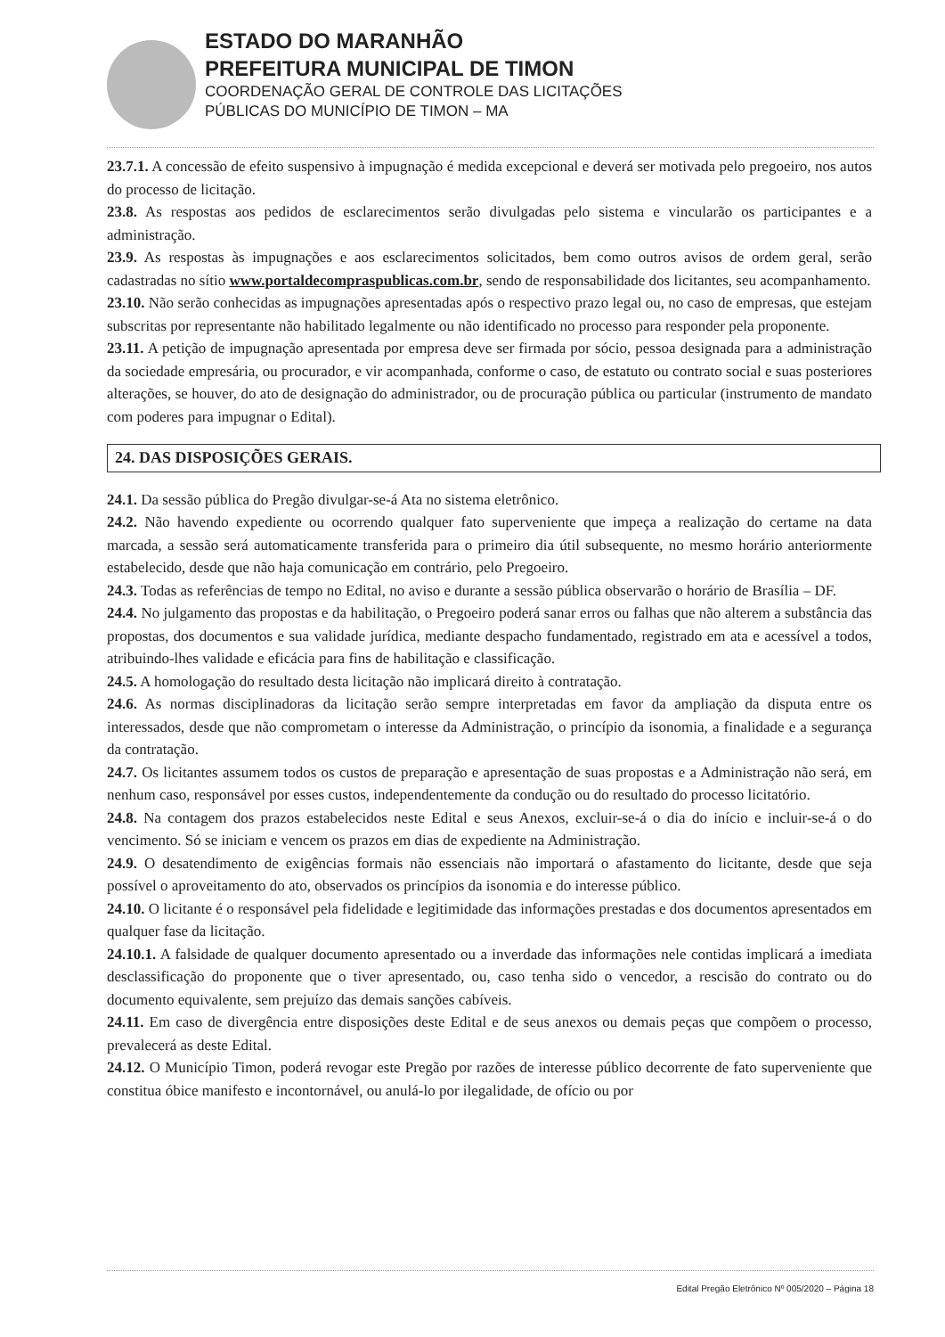ESTADO DO MARANHÃO
PREFEITURA MUNICIPAL DE TIMON
COORDENAÇÃO GERAL DE CONTROLE DAS LICITAÇÕES
PÚBLICAS DO MUNICÍPIO DE TIMON – MA
23.7.1. A concessão de efeito suspensivo à impugnação é medida excepcional e deverá ser motivada pelo pregoeiro, nos autos do processo de licitação.
23.8. As respostas aos pedidos de esclarecimentos serão divulgadas pelo sistema e vincularão os participantes e a administração.
23.9. As respostas às impugnações e aos esclarecimentos solicitados, bem como outros avisos de ordem geral, serão cadastradas no sítio www.portaldecompraspublicas.com.br, sendo de responsabilidade dos licitantes, seu acompanhamento.
23.10. Não serão conhecidas as impugnações apresentadas após o respectivo prazo legal ou, no caso de empresas, que estejam subscritas por representante não habilitado legalmente ou não identificado no processo para responder pela proponente.
23.11. A petição de impugnação apresentada por empresa deve ser firmada por sócio, pessoa designada para a administração da sociedade empresária, ou procurador, e vir acompanhada, conforme o caso, de estatuto ou contrato social e suas posteriores alterações, se houver, do ato de designação do administrador, ou de procuração pública ou particular (instrumento de mandato com poderes para impugnar o Edital).
24. DAS DISPOSIÇÕES GERAIS.
24.1. Da sessão pública do Pregão divulgar-se-á Ata no sistema eletrônico.
24.2. Não havendo expediente ou ocorrendo qualquer fato superveniente que impeça a realização do certame na data marcada, a sessão será automaticamente transferida para o primeiro dia útil subsequente, no mesmo horário anteriormente estabelecido, desde que não haja comunicação em contrário, pelo Pregoeiro.
24.3. Todas as referências de tempo no Edital, no aviso e durante a sessão pública observarão o horário de Brasília – DF.
24.4. No julgamento das propostas e da habilitação, o Pregoeiro poderá sanar erros ou falhas que não alterem a substância das propostas, dos documentos e sua validade jurídica, mediante despacho fundamentado, registrado em ata e acessível a todos, atribuindo-lhes validade e eficácia para fins de habilitação e classificação.
24.5. A homologação do resultado desta licitação não implicará direito à contratação.
24.6. As normas disciplinadoras da licitação serão sempre interpretadas em favor da ampliação da disputa entre os interessados, desde que não comprometam o interesse da Administração, o princípio da isonomia, a finalidade e a segurança da contratação.
24.7. Os licitantes assumem todos os custos de preparação e apresentação de suas propostas e a Administração não será, em nenhum caso, responsável por esses custos, independentemente da condução ou do resultado do processo licitatório.
24.8. Na contagem dos prazos estabelecidos neste Edital e seus Anexos, excluir-se-á o dia do início e incluir-se-á o do vencimento. Só se iniciam e vencem os prazos em dias de expediente na Administração.
24.9. O desatendimento de exigências formais não essenciais não importará o afastamento do licitante, desde que seja possível o aproveitamento do ato, observados os princípios da isonomia e do interesse público.
24.10. O licitante é o responsável pela fidelidade e legitimidade das informações prestadas e dos documentos apresentados em qualquer fase da licitação.
24.10.1. A falsidade de qualquer documento apresentado ou a inverdade das informações nele contidas implicará a imediata desclassificação do proponente que o tiver apresentado, ou, caso tenha sido o vencedor, a rescisão do contrato ou do documento equivalente, sem prejuízo das demais sanções cabíveis.
24.11. Em caso de divergência entre disposições deste Edital e de seus anexos ou demais peças que compõem o processo, prevalecerá as deste Edital.
24.12. O Município Timon, poderá revogar este Pregão por razões de interesse público decorrente de fato superveniente que constitua óbice manifesto e incontornável, ou anulá-lo por ilegalidade, de ofício ou por
Edital Pregão Eletrônico Nº 005/2020 – Página 18